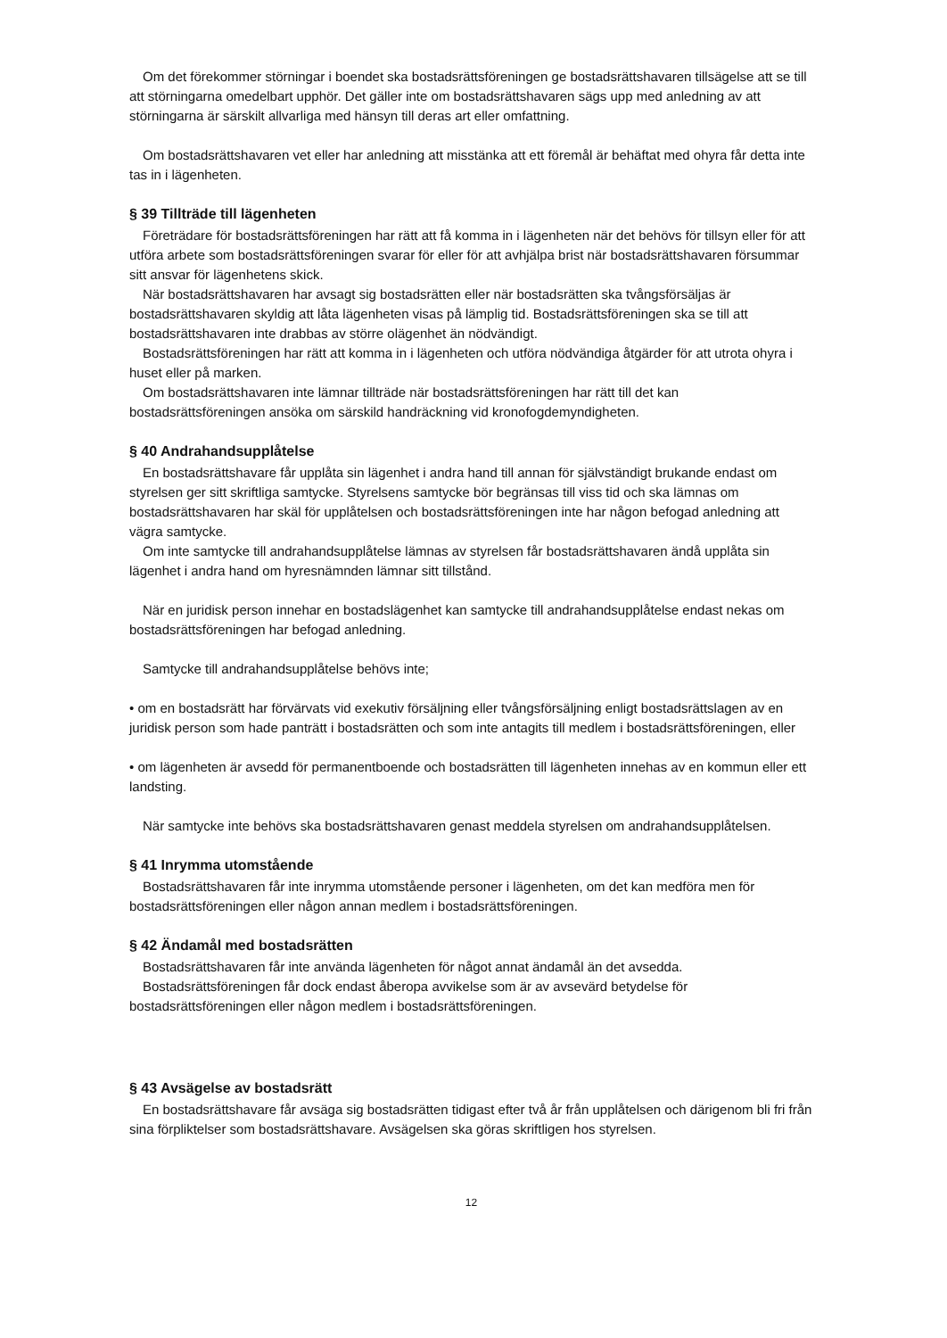Om det förekommer störningar i boendet ska bostadsrättsföreningen ge bostadsrättshavaren tillsägelse att se till att störningarna omedelbart upphör. Det gäller inte om bostadsrättshavaren sägs upp med anledning av att störningarna är särskilt allvarliga med hänsyn till deras art eller omfattning.
Om bostadsrättshavaren vet eller har anledning att misstänka att ett föremål är behäftat med ohyra får detta inte tas in i lägenheten.
§ 39 Tillträde till lägenheten
Företrädare för bostadsrättsföreningen har rätt att få komma in i lägenheten när det behövs för tillsyn eller för att utföra arbete som bostadsrättsföreningen svarar för eller för att avhjälpa brist när bostadsrättshavaren försummar sitt ansvar för lägenhetens skick.
När bostadsrättshavaren har avsagt sig bostadsrätten eller när bostadsrätten ska tvångsförsäljas är bostadsrättshavaren skyldig att låta lägenheten visas på lämplig tid. Bostadsrättsföreningen ska se till att bostadsrättshavaren inte drabbas av större olägenhet än nödvändigt.
Bostadsrättsföreningen har rätt att komma in i lägenheten och utföra nödvändiga åtgärder för att utrota ohyra i huset eller på marken.
Om bostadsrättshavaren inte lämnar tillträde när bostadsrättsföreningen har rätt till det kan bostadsrättsföreningen ansöka om särskild handräckning vid kronofogdemyndigheten.
§ 40 Andrahandsupplåtelse
En bostadsrättshavare får upplåta sin lägenhet i andra hand till annan för självständigt brukande endast om styrelsen ger sitt skriftliga samtycke. Styrelsens samtycke bör begränsas till viss tid och ska lämnas om bostadsrättshavaren har skäl för upplåtelsen och bostadsrättsföreningen inte har någon befogad anledning att vägra samtycke.
Om inte samtycke till andrahandsupplåtelse lämnas av styrelsen får bostadsrättshavaren ändå upplåta sin lägenhet i andra hand om hyresnämnden lämnar sitt tillstånd.
När en juridisk person innehar en bostadslägenhet kan samtycke till andrahandsupplåtelse endast nekas om bostadsrättsföreningen har befogad anledning.
Samtycke till andrahandsupplåtelse behövs inte;
• om en bostadsrätt har förvärvats vid exekutiv försäljning eller tvångsförsäljning enligt bostadsrättslagen av en juridisk person som hade panträtt i bostadsrätten och som inte antagits till medlem i bostadsrättsföreningen, eller
• om lägenheten är avsedd för permanentboende och bostadsrätten till lägenheten innehas av en kommun eller ett landsting.
När samtycke inte behövs ska bostadsrättshavaren genast meddela styrelsen om andrahandsupplåtelsen.
§ 41 Inrymma utomstående
Bostadsrättshavaren får inte inrymma utomstående personer i lägenheten, om det kan medföra men för bostadsrättsföreningen eller någon annan medlem i bostadsrättsföreningen.
§ 42 Ändamål med bostadsrätten
Bostadsrättshavaren får inte använda lägenheten för något annat ändamål än det avsedda.
Bostadsrättsföreningen får dock endast åberopa avvikelse som är av avsevärd betydelse för bostadsrättsföreningen eller någon medlem i bostadsrättsföreningen.
§ 43 Avsägelse av bostadsrätt
En bostadsrättshavare får avsäga sig bostadsrätten tidigast efter två år från upplåtelsen och därigenom bli fri från sina förpliktelser som bostadsrättshavare. Avsägelsen ska göras skriftligen hos styrelsen.
12